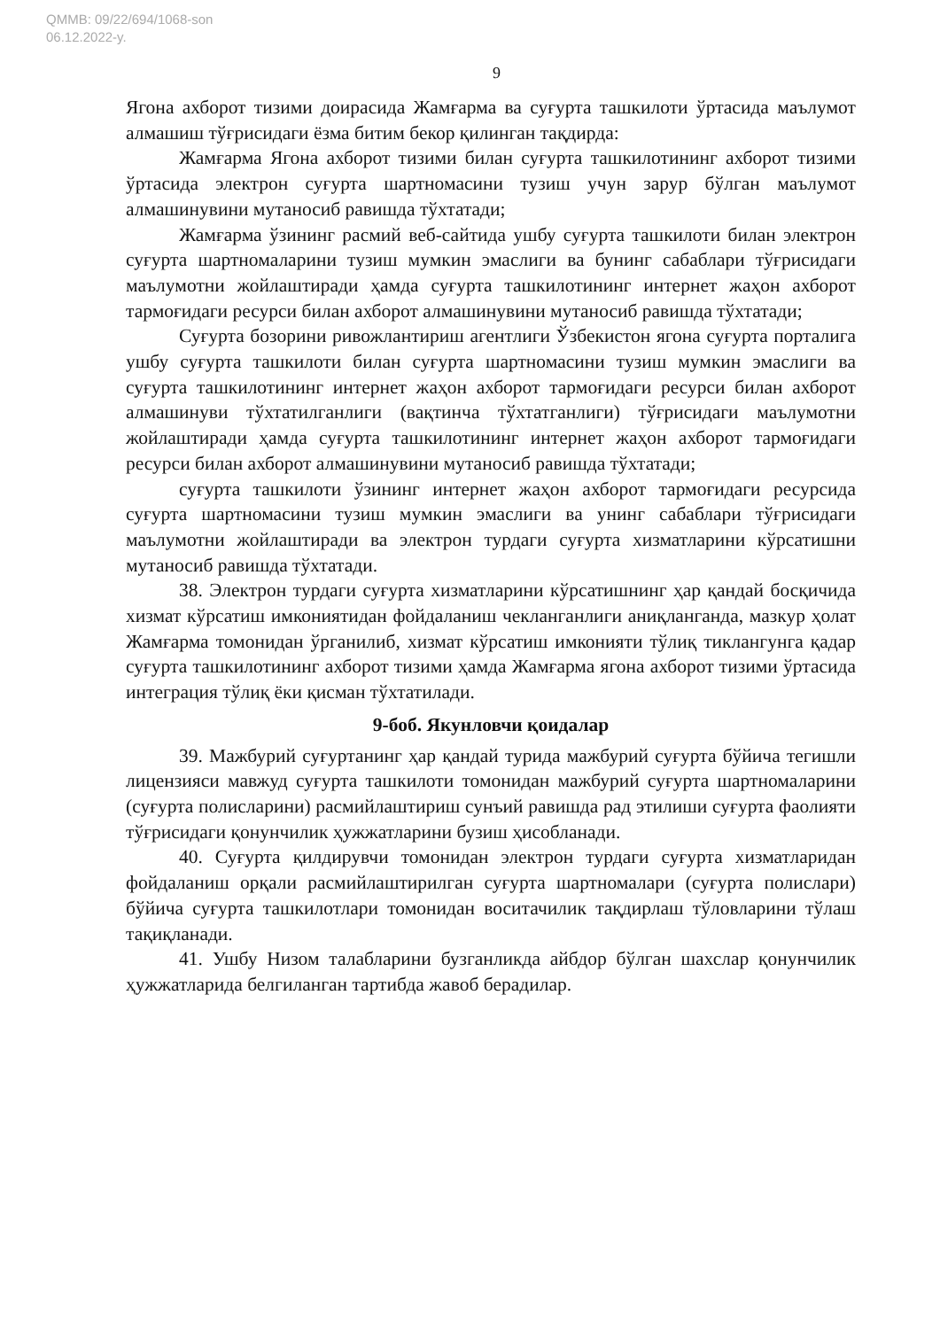QMMB: 09/22/694/1068-son
06.12.2022-y.
9
Ягона ахборот тизими доирасида Жамғарма ва суғурта ташкилоти ўртасида маълумот алмашиш тўғрисидаги ёзма битим бекор қилинган тақдирда:
Жамғарма Ягона ахборот тизими билан суғурта ташкилотининг ахборот тизими ўртасида электрон суғурта шартномасини тузиш учун зарур бўлган маълумот алмашинувини мутаносиб равишда тўхтатади;
Жамғарма ўзининг расмий веб-сайтида ушбу суғурта ташкилоти билан электрон суғурта шартномаларини тузиш мумкин эмаслиги ва бунинг сабаблари тўғрисидаги маълумотни жойлаштиради ҳамда суғурта ташкилотининг интернет жаҳон ахборот тармоғидаги ресурси билан ахборот алмашинувини мутаносиб равишда тўхтатади;
Суғурта бозорини ривожлантириш агентлиги Ўзбекистон ягона суғурта порталига ушбу суғурта ташкилоти билан суғурта шартномасини тузиш мумкин эмаслиги ва суғурта ташкилотининг интернет жаҳон ахборот тармоғидаги ресурси билан ахборот алмашинуви тўхтатилганлиги (вақтинча тўхтатганлиги) тўғрисидаги маълумотни жойлаштиради ҳамда суғурта ташкилотининг интернет жаҳон ахборот тармоғидаги ресурси билан ахборот алмашинувини мутаносиб равишда тўхтатади;
суғурта ташкилоти ўзининг интернет жаҳон ахборот тармоғидаги ресурсида суғурта шартномасини тузиш мумкин эмаслиги ва унинг сабаблари тўғрисидаги маълумотни жойлаштиради ва электрон турдаги суғурта хизматларини кўрсатишни мутаносиб равишда тўхтатади.
38. Электрон турдаги суғурта хизматларини кўрсатишнинг ҳар қандай босқичида хизмат кўрсатиш имкониятидан фойдаланиш чекланганлиги аниқланганда, мазкур ҳолат Жамғарма томонидан ўрганилиб, хизмат кўрсатиш имконияти тўлиқ тиклангунга қадар суғурта ташкилотининг ахборот тизими ҳамда Жамғарма ягона ахборот тизими ўртасида интеграция тўлиқ ёки қисман тўхтатилади.
9-боб. Якунловчи қоидалар
39. Мажбурий суғуртанинг ҳар қандай турида мажбурий суғурта бўйича тегишли лицензияси мавжуд суғурта ташкилоти томонидан мажбурий суғурта шартномаларини (суғурта полисларини) расмийлаштириш сунъий равишда рад этилиши суғурта фаолияти тўғрисидаги қонунчилик ҳужжатларини бузиш ҳисобланади.
40. Суғурта қилдирувчи томонидан электрон турдаги суғурта хизматларидан фойдаланиш орқали расмийлаштирилган суғурта шартномалари (суғурта полислари) бўйича суғурта ташкилотлари томонидан воситачилик тақдирлаш тўловларини тўлаш тақиқланади.
41. Ушбу Низом талабларини бузганликда айбдор бўлган шахслар қонунчилик ҳужжатларида белгиланган тартибда жавоб берадилар.